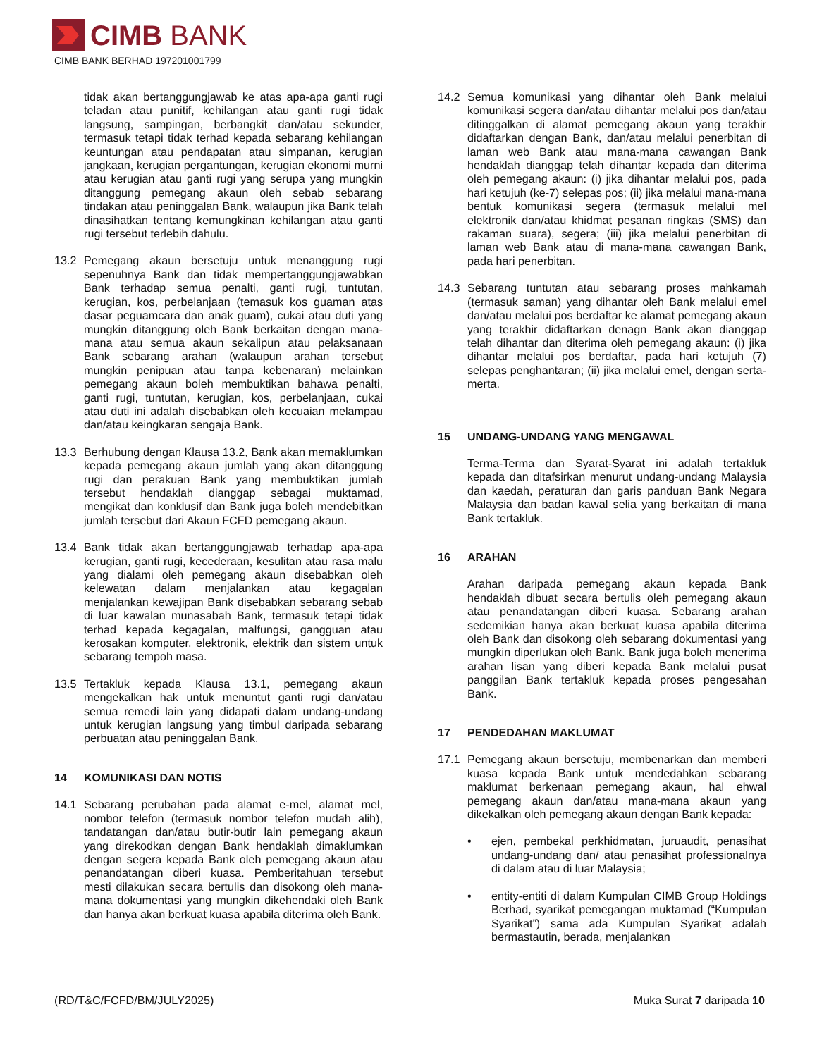CIMB BANK
CIMB BANK BERHAD 197201001799
tidak akan bertanggungjawab ke atas apa-apa ganti rugi teladan atau punitif, kehilangan atau ganti rugi tidak langsung, sampingan, berbangkit dan/atau sekunder, termasuk tetapi tidak terhad kepada sebarang kehilangan keuntungan atau pendapatan atau simpanan, kerugian jangkaan, kerugian pergantungan, kerugian ekonomi murni atau kerugian atau ganti rugi yang serupa yang mungkin ditanggung pemegang akaun oleh sebab sebarang tindakan atau peninggalan Bank, walaupun jika Bank telah dinasihatkan tentang kemungkinan kehilangan atau ganti rugi tersebut terlebih dahulu.
13.2 Pemegang akaun bersetuju untuk menanggung rugi sepenuhnya Bank dan tidak mempertanggungjawabkan Bank terhadap semua penalti, ganti rugi, tuntutan, kerugian, kos, perbelanjaan (temasuk kos guaman atas dasar peguamcara dan anak guam), cukai atau duti yang mungkin ditanggung oleh Bank berkaitan dengan mana-mana atau semua akaun sekalipun atau pelaksanaan Bank sebarang arahan (walaupun arahan tersebut mungkin penipuan atau tanpa kebenaran) melainkan pemegang akaun boleh membuktikan bahawa penalti, ganti rugi, tuntutan, kerugian, kos, perbelanjaan, cukai atau duti ini adalah disebabkan oleh kecuaian melampau dan/atau keingkaran sengaja Bank.
13.3 Berhubung dengan Klausa 13.2, Bank akan memaklumkan kepada pemegang akaun jumlah yang akan ditanggung rugi dan perakuan Bank yang membuktikan jumlah tersebut hendaklah dianggap sebagai muktamad, mengikat dan konklusif dan Bank juga boleh mendebitkan jumlah tersebut dari Akaun FCFD pemegang akaun.
13.4 Bank tidak akan bertanggungjawab terhadap apa-apa kerugian, ganti rugi, kecederaan, kesulitan atau rasa malu yang dialami oleh pemegang akaun disebabkan oleh kelewatan dalam menjalankan atau kegagalan menjalankan kewajipan Bank disebabkan sebarang sebab di luar kawalan munasabah Bank, termasuk tetapi tidak terhad kepada kegagalan, malfungsi, gangguan atau kerosakan komputer, elektronik, elektrik dan sistem untuk sebarang tempoh masa.
13.5 Tertakluk kepada Klausa 13.1, pemegang akaun mengekalkan hak untuk menuntut ganti rugi dan/atau semua remedi lain yang didapati dalam undang-undang untuk kerugian langsung yang timbul daripada sebarang perbuatan atau peninggalan Bank.
14 KOMUNIKASI DAN NOTIS
14.1 Sebarang perubahan pada alamat e-mel, alamat mel, nombor telefon (termasuk nombor telefon mudah alih), tandatangan dan/atau butir-butir lain pemegang akaun yang direkodkan dengan Bank hendaklah dimaklumkan dengan segera kepada Bank oleh pemegang akaun atau penandatangan diberi kuasa. Pemberitahuan tersebut mesti dilakukan secara bertulis dan disokong oleh mana-mana dokumentasi yang mungkin dikehendaki oleh Bank dan hanya akan berkuat kuasa apabila diterima oleh Bank.
14.2 Semua komunikasi yang dihantar oleh Bank melalui komunikasi segera dan/atau dihantar melalui pos dan/atau ditinggalkan di alamat pemegang akaun yang terakhir didaftarkan dengan Bank, dan/atau melalui penerbitan di laman web Bank atau mana-mana cawangan Bank hendaklah dianggap telah dihantar kepada dan diterima oleh pemegang akaun: (i) jika dihantar melalui pos, pada hari ketujuh (ke-7) selepas pos; (ii) jika melalui mana-mana bentuk komunikasi segera (termasuk melalui mel elektronik dan/atau khidmat pesanan ringkas (SMS) dan rakaman suara), segera; (iii) jika melalui penerbitan di laman web Bank atau di mana-mana cawangan Bank, pada hari penerbitan.
14.3 Sebarang tuntutan atau sebarang proses mahkamah (termasuk saman) yang dihantar oleh Bank melalui emel dan/atau melalui pos berdaftar ke alamat pemegang akaun yang terakhir didaftarkan denagn Bank akan dianggap telah dihantar dan diterima oleh pemegang akaun: (i) jika dihantar melalui pos berdaftar, pada hari ketujuh (7) selepas penghantaran; (ii) jika melalui emel, dengan serta-merta.
15 UNDANG-UNDANG YANG MENGAWAL
Terma-Terma dan Syarat-Syarat ini adalah tertakluk kepada dan ditafsirkan menurut undang-undang Malaysia dan kaedah, peraturan dan garis panduan Bank Negara Malaysia dan badan kawal selia yang berkaitan di mana Bank tertakluk.
16 ARAHAN
Arahan daripada pemegang akaun kepada Bank hendaklah dibuat secara bertulis oleh pemegang akaun atau penandatangan diberi kuasa. Sebarang arahan sedemikian hanya akan berkuat kuasa apabila diterima oleh Bank dan disokong oleh sebarang dokumentasi yang mungkin diperlukan oleh Bank. Bank juga boleh menerima arahan lisan yang diberi kepada Bank melalui pusat panggilan Bank tertakluk kepada proses pengesahan Bank.
17 PENDEDAHAN MAKLUMAT
17.1 Pemegang akaun bersetuju, membenarkan dan memberi kuasa kepada Bank untuk mendedahkan sebarang maklumat berkenaan pemegang akaun, hal ehwal pemegang akaun dan/atau mana-mana akaun yang dikekalkan oleh pemegang akaun dengan Bank kepada:
• ejen, pembekal perkhidmatan, juruaudit, penasihat undang-undang dan/ atau penasihat professionalnya di dalam atau di luar Malaysia;
• entity-entiti di dalam Kumpulan CIMB Group Holdings Berhad, syarikat pemegangan muktamad (“Kumpulan Syarikat”) sama ada Kumpulan Syarikat adalah bermastautin, berada, menjalankan
(RD/T&C/FCFD/BM/JULY2025) Muka Surat 7 daripada 10